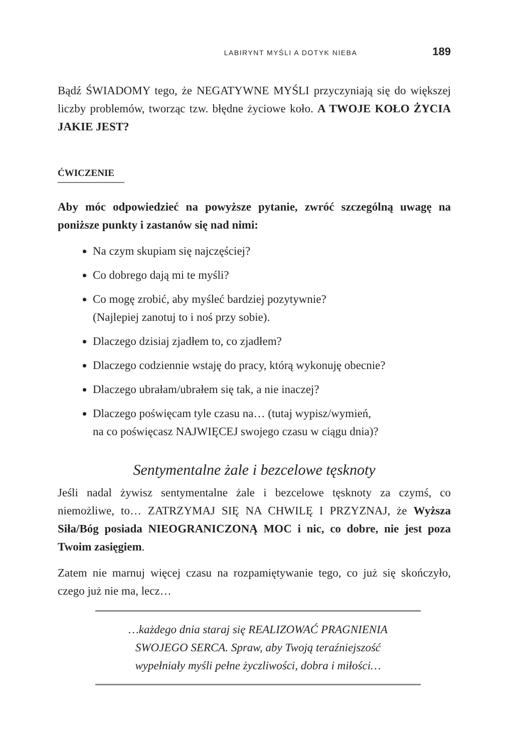LABIRYNT MYŚLI A DOTYK NIEBA 189
Bądź ŚWIADOMY tego, że NEGATYWNE MYŚLI przyczyniają się do większej liczby problemów, tworząc tzw. błędne życiowe koło. A TWOJE KOŁO ŻYCIA JAKIE JEST?
ĆWICZENIE
Aby móc odpowiedzieć na powyższe pytanie, zwróć szczególną uwagę na poniższe punkty i zastanów się nad nimi:
Na czym skupiam się najczęściej?
Co dobrego dają mi te myśli?
Co mogę zrobić, aby myśleć bardziej pozytywnie?
(Najlepiej zanotuj to i noś przy sobie).
Dlaczego dzisiaj zjadłem to, co zjadłem?
Dlaczego codziennie wstaję do pracy, którą wykonuję obecnie?
Dlaczego ubrałam/ubrałem się tak, a nie inaczej?
Dlaczego poświęcam tyle czasu na… (tutaj wypisz/wymień,
na co poświęcasz NAJWIĘCEJ swojego czasu w ciągu dnia)?
Sentymentalne żale i bezcelowe tęsknoty
Jeśli nadal żywisz sentymentalne żale i bezcelowe tęsknoty za czymś, co niemożliwe, to… ZATRZYMAJ SIĘ NA CHWILĘ I PRZYZNAJ, że Wyższa Siła/Bóg posiada NIEOGRANICZONĄ MOC i nic, co dobre, nie jest poza Twoim zasięgiem.
Zatem nie marnuj więcej czasu na rozpamiętywanie tego, co już się skończyło, czego już nie ma, lecz…
…każdego dnia staraj się REALIZOWAĆ PRAGNIENIA
SWOJEGO SERCA. Spraw, aby Twoją teraźniejszość
wypełniały myśli pełne życzliwości, dobra i miłości…